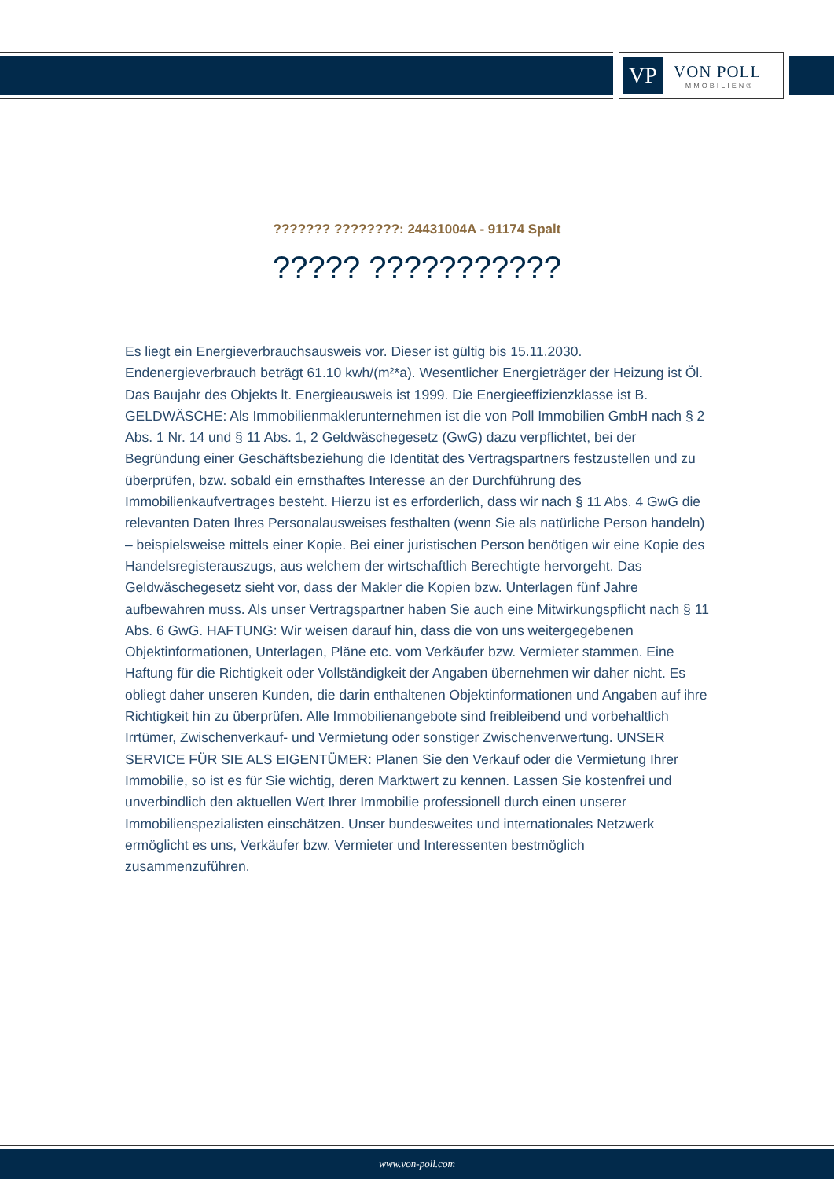VP
VON POLL
IMMOBILIEN®
??????? ????????: 24431004A - 91174 Spalt
????? ???????????
Es liegt ein Energieverbrauchsausweis vor. Dieser ist gültig bis 15.11.2030. Endenergieverbrauch beträgt 61.10 kwh/(m²*a). Wesentlicher Energieträger der Heizung ist Öl. Das Baujahr des Objekts lt. Energieausweis ist 1999. Die Energieeffizienzklasse ist B. GELDWÄSCHE: Als Immobilienmaklerunternehmen ist die von Poll Immobilien GmbH nach § 2 Abs. 1 Nr. 14 und § 11 Abs. 1, 2 Geldwäschegesetz (GwG) dazu verpflichtet, bei der Begründung einer Geschäftsbeziehung die Identität des Vertragspartners festzustellen und zu überprüfen, bzw. sobald ein ernsthaftes Interesse an der Durchführung des Immobilienkaufvertrages besteht. Hierzu ist es erforderlich, dass wir nach § 11 Abs. 4 GwG die relevanten Daten Ihres Personalausweises festhalten (wenn Sie als natürliche Person handeln) – beispielsweise mittels einer Kopie. Bei einer juristischen Person benötigen wir eine Kopie des Handelsregisterauszugs, aus welchem der wirtschaftlich Berechtigte hervorgeht. Das Geldwäschegesetz sieht vor, dass der Makler die Kopien bzw. Unterlagen fünf Jahre aufbewahren muss. Als unser Vertragspartner haben Sie auch eine Mitwirkungspflicht nach § 11 Abs. 6 GwG. HAFTUNG: Wir weisen darauf hin, dass die von uns weitergegebenen Objektinformationen, Unterlagen, Pläne etc. vom Verkäufer bzw. Vermieter stammen. Eine Haftung für die Richtigkeit oder Vollständigkeit der Angaben übernehmen wir daher nicht. Es obliegt daher unseren Kunden, die darin enthaltenen Objektinformationen und Angaben auf ihre Richtigkeit hin zu überprüfen. Alle Immobilienangebote sind freibleibend und vorbehaltlich Irrtümer, Zwischenverkauf- und Vermietung oder sonstiger Zwischenverwertung. UNSER SERVICE FÜR SIE ALS EIGENTÜMER: Planen Sie den Verkauf oder die Vermietung Ihrer Immobilie, so ist es für Sie wichtig, deren Marktwert zu kennen. Lassen Sie kostenfrei und unverbindlich den aktuellen Wert Ihrer Immobilie professionell durch einen unserer Immobilienspezialisten einschätzen. Unser bundesweites und internationales Netzwerk ermöglicht es uns, Verkäufer bzw. Vermieter und Interessenten bestmöglich zusammenzuführen.
www.von-poll.com